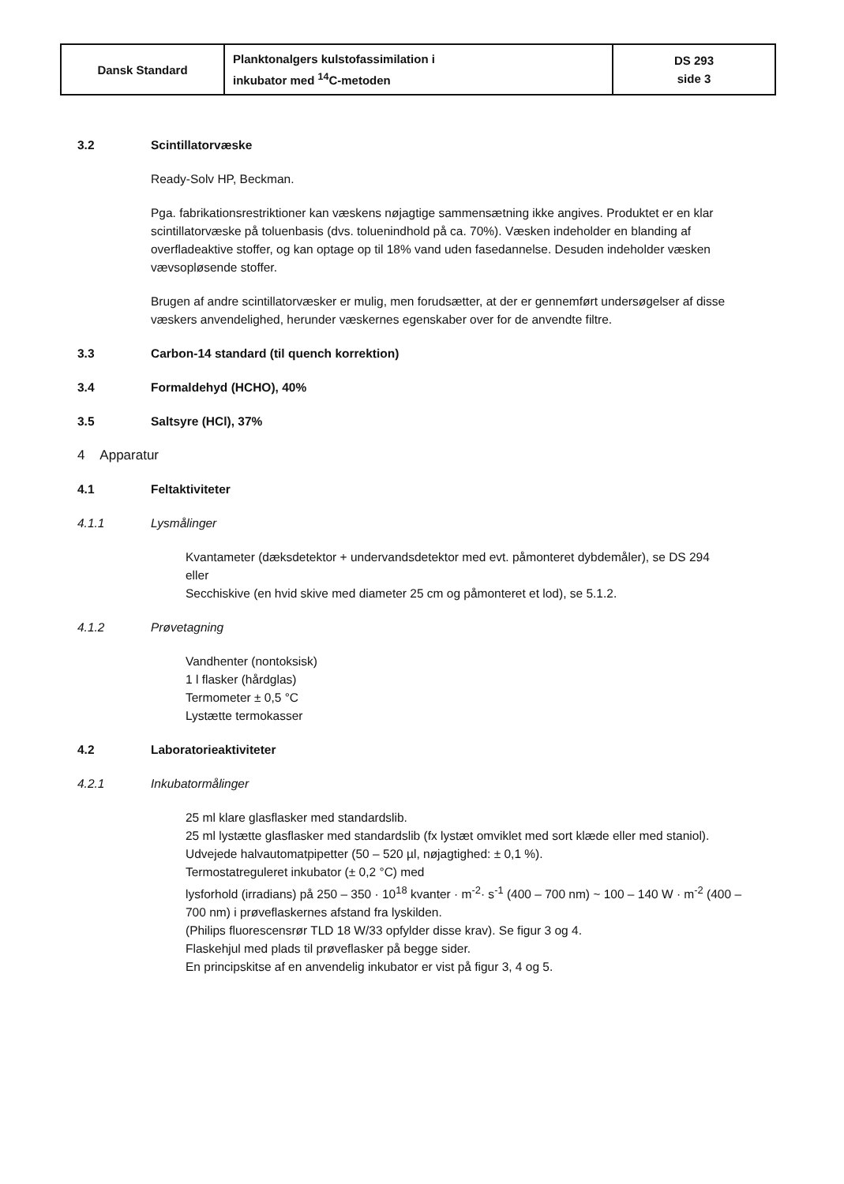| Dansk Standard | Planktonalgers kulstofassimilation i inkubator med <sup>14</sup>C-metoden | DS 293 side 3 |
3.2 Scintillatorvæske
Ready-Solv HP, Beckman.
Pga. fabrikationsrestriktioner kan væskens nøjagtige sammensætning ikke angives. Produktet er en klar scintillatorvæske på toluenbasis (dvs. toluenindhold på ca. 70%). Væsken indeholder en blanding af overfladeaktive stoffer, og kan optage op til 18% vand uden fasedannelse. Desuden indeholder væsken vævsopløsende stoffer.
Brugen af andre scintillatorvæsker er mulig, men forudsætter, at der er gennemført undersøgelser af disse væskers anvendelighed, herunder væskernes egenskaber over for de anvendte filtre.
3.3 Carbon-14 standard (til quench korrektion)
3.4 Formaldehyd (HCHO), 40%
3.5 Saltsyre (HCl), 37%
4 Apparatur
4.1 Feltaktiviteter
4.1.1 Lysmålinger
Kvantameter (dæksdetektor + undervandsdetektor med evt. påmonteret dybdemåler), se DS 294
eller
Secchiskive (en hvid skive med diameter 25 cm og påmonteret et lod), se 5.1.2.
4.1.2 Prøvetagning
Vandhenter (nontoksisk)
1 l flasker (hårdglas)
Termometer ± 0,5 °C
Lystætte termokasser
4.2 Laboratorieaktiviteter
4.2.1 Inkubatormålinger
25 ml klare glasflasker med standardslib.
25 ml lystætte glasflasker med standardslib (fx lystæt omviklet med sort klæde eller med staniol).
Udvejede halvautomatpipetter (50 – 520 µl, nøjagtighed: ± 0,1 %).
Termostatreguleret inkubator (± 0,2 °C) med
lysforhold (irradians) på 250 – 350 · 10<sup>18</sup> kvanter · m<sup>-2</sup>· s<sup>-1</sup> (400 – 700 nm) ~ 100 – 140 W · m<sup>-2</sup> (400 – 700 nm) i prøveflaskernes afstand fra lyskilden.
(Philips fluorescensrør TLD 18 W/33 opfylder disse krav). Se figur 3 og 4.
Flaskehjul med plads til prøveflasker på begge sider.
En principskitse af en anvendelig inkubator er vist på figur 3, 4 og 5.